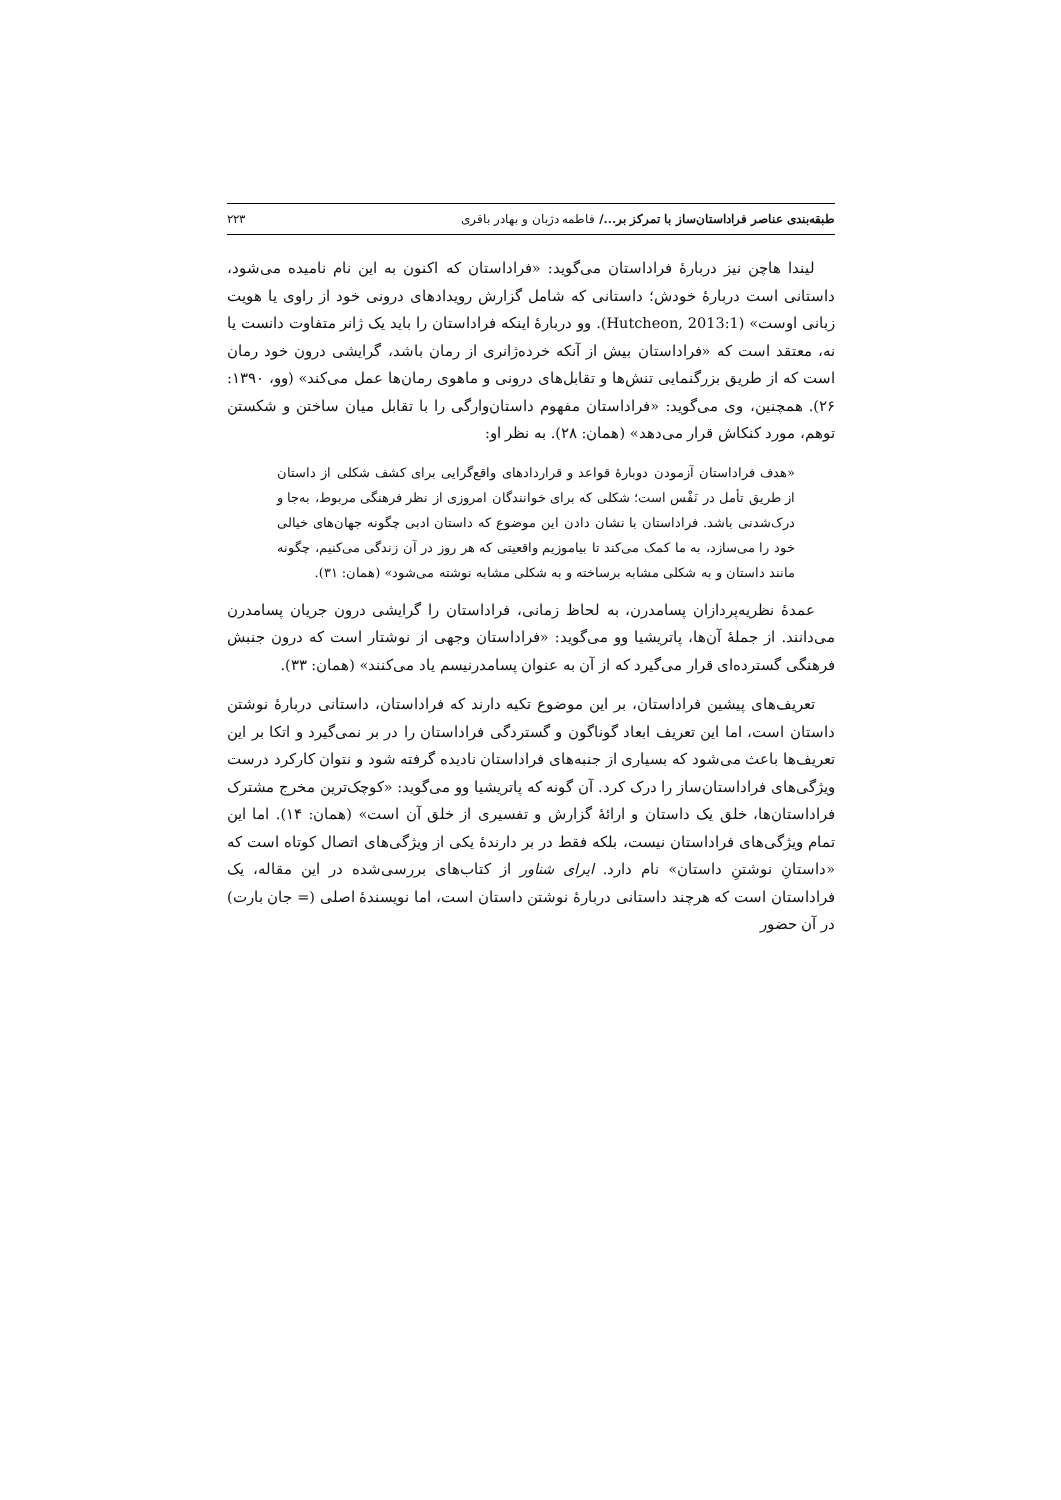طبقه‌بندی عناصر فراداستان‌ساز با تمرکز بر.../ فاطمه دژبان و بهادر باقری ۲۲۳
لیندا هاچن نیز دربارهٔ فراداستان می‌گوید: «فراداستان که اکنون به این نام نامیده می‌شود، داستانی است دربارهٔ خودش؛ داستانی که شامل گزارش رویدادهای درونی خود از راوی یا هویت زبانی اوست» (Hutcheon, 2013:1). وو دربارهٔ اینکه فراداستان را باید یک ژانر متفاوت دانست یا نه، معتقد است که «فراداستان بیش از آنکه خرده‌ژانری از رمان باشد، گرایشی درون خود رمان است که از طریق بزرگنمایی تنش‌ها و تقابل‌های درونی و ماهوی رمان‌ها عمل می‌کند» (وو، ۱۳۹۰: ۲۶). همچنین، وی می‌گوید: «فراداستان مفهوم داستان‌وارگی را با تقابل میان ساختن و شکستن توهم، مورد کنکاش قرار می‌دهد» (همان: ۲۸). به نظر او:
«هدف فراداستان آزمودن دوبارهٔ قواعد و قراردادهای واقع‌گرایی برای کشف شکلی از داستان از طریق تأمل در نَفْس است؛ شکلی که برای خوانندگان امروزی از نظر فرهنگی مربوط، به‌جا و درک‌شدنی باشد. فراداستان با نشان دادن این موضوع که داستان ادبی چگونه جهان‌های خیالی خود را می‌سازد، به ما کمک می‌کند تا بیاموزیم واقعیتی که هر روز در آن زندگی می‌کنیم، چگونه مانند داستان و به شکلی مشابه برساخته و به شکلی مشابه نوشته می‌شود» (همان: ۳۱).
عمدهٔ نظریه‌پردازان پسامدرن، به لحاظ زمانی، فراداستان را گرایشی درون جریان پسامدرن می‌دانند. از جملهٔ آن‌ها، پاتریشیا وو می‌گوید: «فراداستان وجهی از نوشتار است که درون جنبش فرهنگی گسترده‌ای قرار می‌گیرد که از آن به عنوان پسامدرنیسم یاد می‌کنند» (همان: ۳۳).
تعریف‌های پیشین فراداستان، بر این موضوع تکیه دارند که فراداستان، داستانی دربارهٔ نوشتن داستان است، اما این تعریف ابعاد گوناگون و گستردگی فراداستان را در بر نمی‌گیرد و اتکا بر این تعریف‌ها باعث می‌شود که بسیاری از جنبه‌های فراداستان نادیده گرفته شود و نتوان کارکرد درست ویژگی‌های فراداستان‌ساز را درک کرد. آن گونه که پاتریشیا وو می‌گوید: «کوچک‌ترین مخرج مشترک فراداستان‌ها، خلق یک داستان و ارائهٔ گزارش و تفسیری از خلق آن است» (همان: ۱۴). اما این تمام ویژگی‌های فراداستان نیست، بلکه فقط در بر دارندهٔ یکی از ویژگی‌های اتصال کوتاه است که «داستانِ نوشتنِ داستان» نام دارد. ایرای شناور از کتاب‌های بررسی‌شده در این مقاله، یک فراداستان است که هرچند داستانی دربارهٔ نوشتن داستان است، اما نویسندهٔ اصلی (= جان بارت) در آن حضور